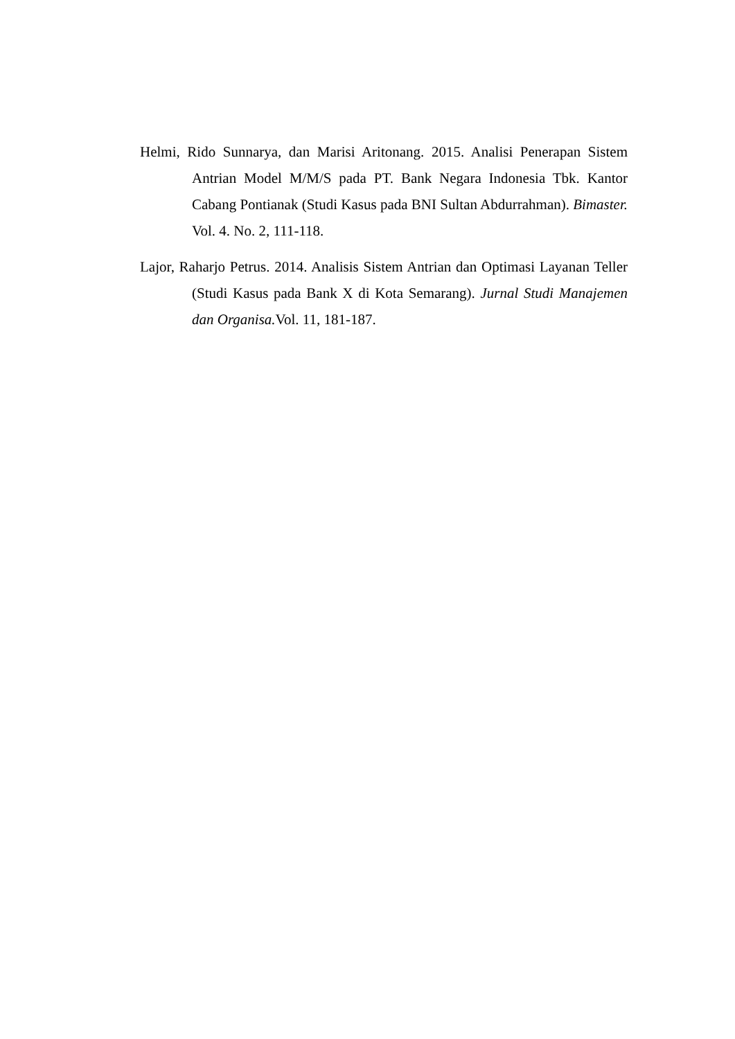Helmi, Rido Sunnarya, dan Marisi Aritonang. 2015. Analisi Penerapan Sistem Antrian Model M/M/S pada PT. Bank Negara Indonesia Tbk. Kantor Cabang Pontianak (Studi Kasus pada BNI Sultan Abdurrahman). Bimaster. Vol. 4. No. 2, 111-118.
Lajor, Raharjo Petrus. 2014. Analisis Sistem Antrian dan Optimasi Layanan Teller (Studi Kasus pada Bank X di Kota Semarang). Jurnal Studi Manajemen dan Organisa. Vol. 11, 181-187.